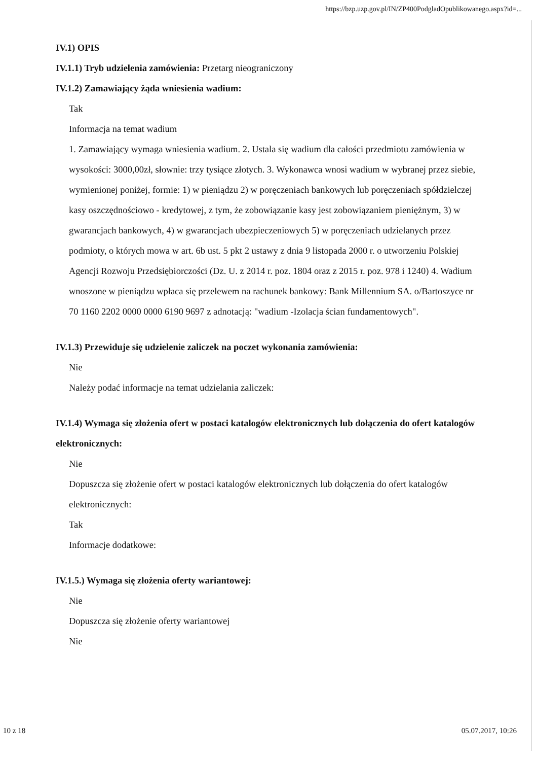https://bzp.uzp.gov.pl/IN/ZP400PodgladOpublikowanego.aspx?id=...
IV.1) OPIS
IV.1.1) Tryb udzielenia zamówienia: Przetarg nieograniczony
IV.1.2) Zamawiający żąda wniesienia wadium:
Tak
Informacja na temat wadium
1. Zamawiający wymaga wniesienia wadium. 2. Ustala się wadium dla całości przedmiotu zamówienia w wysokości: 3000,00zł, słownie: trzy tysiące złotych. 3. Wykonawca wnosi wadium w wybranej przez siebie, wymienionej poniżej, formie: 1) w pieniądzu 2) w poręczeniach bankowych lub poręczeniach spółdzielczej kasy oszczędnościowo - kredytowej, z tym, że zobowiązanie kasy jest zobowiązaniem pieniężnym, 3) w gwarancjach bankowych, 4) w gwarancjach ubezpieczeniowych 5) w poręczeniach udzielanych przez podmioty, o których mowa w art. 6b ust. 5 pkt 2 ustawy z dnia 9 listopada 2000 r. o utworzeniu Polskiej Agencji Rozwoju Przedsiębiorczości (Dz. U. z 2014 r. poz. 1804 oraz z 2015 r. poz. 978 i 1240) 4. Wadium wnoszone w pieniądzu wpłaca się przelewem na rachunek bankowy: Bank Millennium SA. o/Bartoszyce nr 70 1160 2202 0000 0000 6190 9697 z adnotacją: "wadium -Izolacja ścian fundamentowych".
IV.1.3) Przewiduje się udzielenie zaliczek na poczet wykonania zamówienia:
Nie
Należy podać informacje na temat udzielania zaliczek:
IV.1.4) Wymaga się złożenia ofert w postaci katalogów elektronicznych lub dołączenia do ofert katalogów elektronicznych:
Nie
Dopuszcza się złożenie ofert w postaci katalogów elektronicznych lub dołączenia do ofert katalogów elektronicznych:
Tak
Informacje dodatkowe:
IV.1.5.) Wymaga się złożenia oferty wariantowej:
Nie
Dopuszcza się złożenie oferty wariantowej
Nie
10 z 18 05.07.2017, 10:26